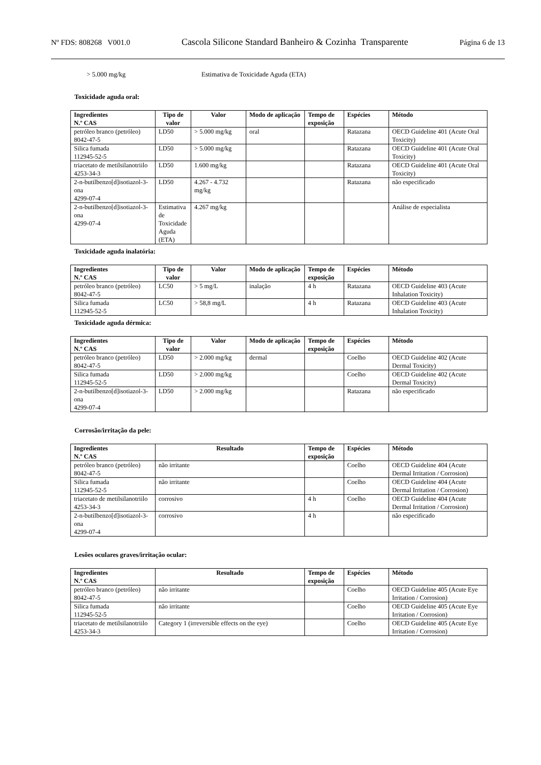Nº FDS: 808268 V001.0 Cascola Silicone Standard Banheiro & Cozinha Transparente Página 6 de 13
> 5.000 mg/kg Estimativa de Toxicidade Aguda (ETA)
Toxicidade aguda oral:
| Ingredientes N.º CAS | Tipo de valor | Valor | Modo de aplicação | Tempo de exposição | Espécies | Método |
| --- | --- | --- | --- | --- | --- | --- |
| petróleo branco (petróleo) 8042-47-5 | LD50 | > 5.000 mg/kg | oral | | Ratazana | OECD Guideline 401 (Acute Oral Toxicity) |
| Silica fumada 112945-52-5 | LD50 | > 5.000 mg/kg | | | Ratazana | OECD Guideline 401 (Acute Oral Toxicity) |
| triacetato de metilsilanotriilo 4253-34-3 | LD50 | 1.600 mg/kg | | | Ratazana | OECD Guideline 401 (Acute Oral Toxicity) |
| 2-n-butilbenzo[d]isotiazol-3-ona 4299-07-4 | LD50 | 4.267 - 4.732 mg/kg | | | Ratazana | não especificado |
| 2-n-butilbenzo[d]isotiazol-3-ona 4299-07-4 | Estimativa de Toxicidade Aguda (ETA) | 4.267 mg/kg | | | | Análise de especialista |
Toxicidade aguda inalatória:
| Ingredientes N.º CAS | Tipo de valor | Valor | Modo de aplicação | Tempo de exposição | Espécies | Método |
| --- | --- | --- | --- | --- | --- | --- |
| petróleo branco (petróleo) 8042-47-5 | LC50 | > 5 mg/L | inalação | 4 h | Ratazana | OECD Guideline 403 (Acute Inhalation Toxicity) |
| Silica fumada 112945-52-5 | LC50 | > 58,8 mg/L | | 4 h | Ratazana | OECD Guideline 403 (Acute Inhalation Toxicity) |
Toxicidade aguda dérmica:
| Ingredientes N.º CAS | Tipo de valor | Valor | Modo de aplicação | Tempo de exposição | Espécies | Método |
| --- | --- | --- | --- | --- | --- | --- |
| petróleo branco (petróleo) 8042-47-5 | LD50 | > 2.000 mg/kg | dermal | | Coelho | OECD Guideline 402 (Acute Dermal Toxicity) |
| Silica fumada 112945-52-5 | LD50 | > 2.000 mg/kg | | | Coelho | OECD Guideline 402 (Acute Dermal Toxicity) |
| 2-n-butilbenzo[d]isotiazol-3-ona 4299-07-4 | LD50 | > 2.000 mg/kg | | | Ratazana | não especificado |
Corrosão/irritação da pele:
| Ingredientes N.º CAS | Resultado | Tempo de exposição | Espécies | Método |
| --- | --- | --- | --- | --- |
| petróleo branco (petróleo) 8042-47-5 | não irritante | | Coelho | OECD Guideline 404 (Acute Dermal Irritation / Corrosion) |
| Silica fumada 112945-52-5 | não irritante | | Coelho | OECD Guideline 404 (Acute Dermal Irritation / Corrosion) |
| triacetato de metilsilanotriilo 4253-34-3 | corrosivo | 4 h | Coelho | OECD Guideline 404 (Acute Dermal Irritation / Corrosion) |
| 2-n-butilbenzo[d]isotiazol-3-ona 4299-07-4 | corrosivo | 4 h | | não especificado |
Lesões oculares graves/irritação ocular:
| Ingredientes N.º CAS | Resultado | Tempo de exposição | Espécies | Método |
| --- | --- | --- | --- | --- |
| petróleo branco (petróleo) 8042-47-5 | não irritante | | Coelho | OECD Guideline 405 (Acute Eye Irritation / Corrosion) |
| Silica fumada 112945-52-5 | não irritante | | Coelho | OECD Guideline 405 (Acute Eye Irritation / Corrosion) |
| triacetato de metilsilanotriilo 4253-34-3 | Category 1 (irreversible effects on the eye) | | Coelho | OECD Guideline 405 (Acute Eye Irritation / Corrosion) |